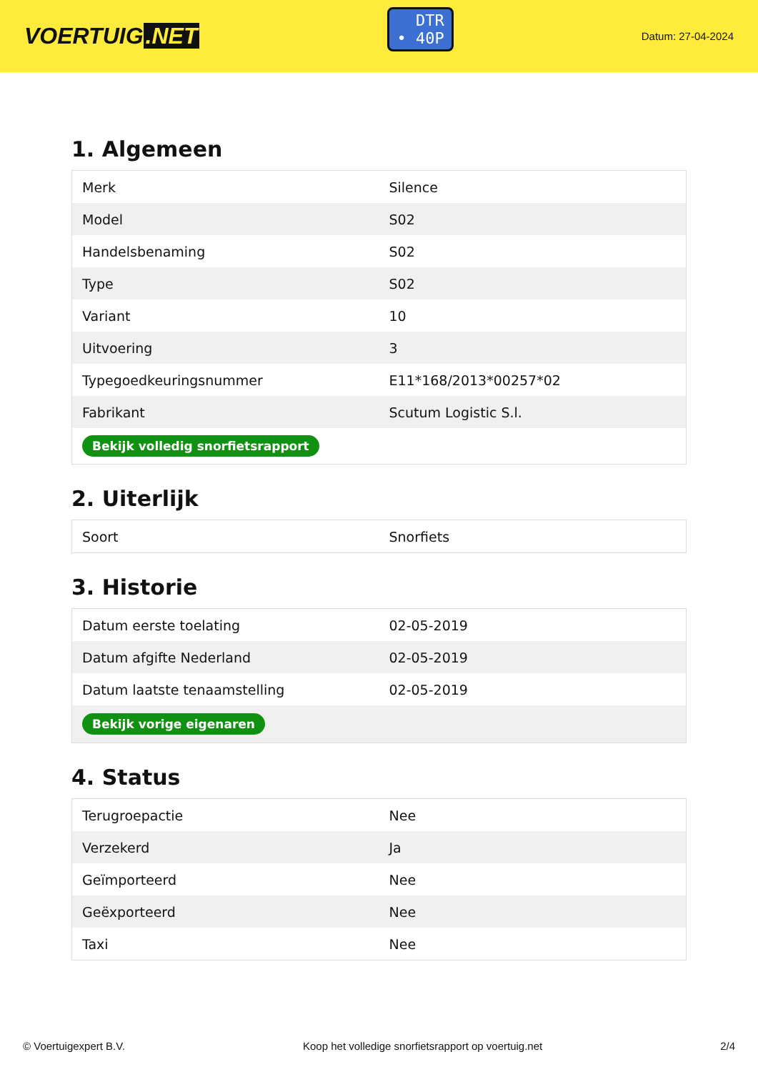VOERTUIG.NET
DTR
• 40P
Datum: 27-04-2024
1. Algemeen
| Merk | Silence |
| Model | S02 |
| Handelsbenaming | S02 |
| Type | S02 |
| Variant | 10 |
| Uitvoering | 3 |
| Typegoedkeuringsnummer | E11*168/2013*00257*02 |
| Fabrikant | Scutum Logistic S.l. |
| Bekijk volledig snorfietsrapport | |
2. Uiterlijk
| Soort | Snorfiets |
3. Historie
| Datum eerste toelating | 02-05-2019 |
| Datum afgifte Nederland | 02-05-2019 |
| Datum laatste tenaamstelling | 02-05-2019 |
| Bekijk vorige eigenaren | |
4. Status
| Terugroepactie | Nee |
| Verzekerd | Ja |
| Geïmporteerd | Nee |
| Geëxporteerd | Nee |
| Taxi | Nee |
© Voertuigexpert B.V. Koop het volledige snorfietsrapport op voertuig.net 2/4